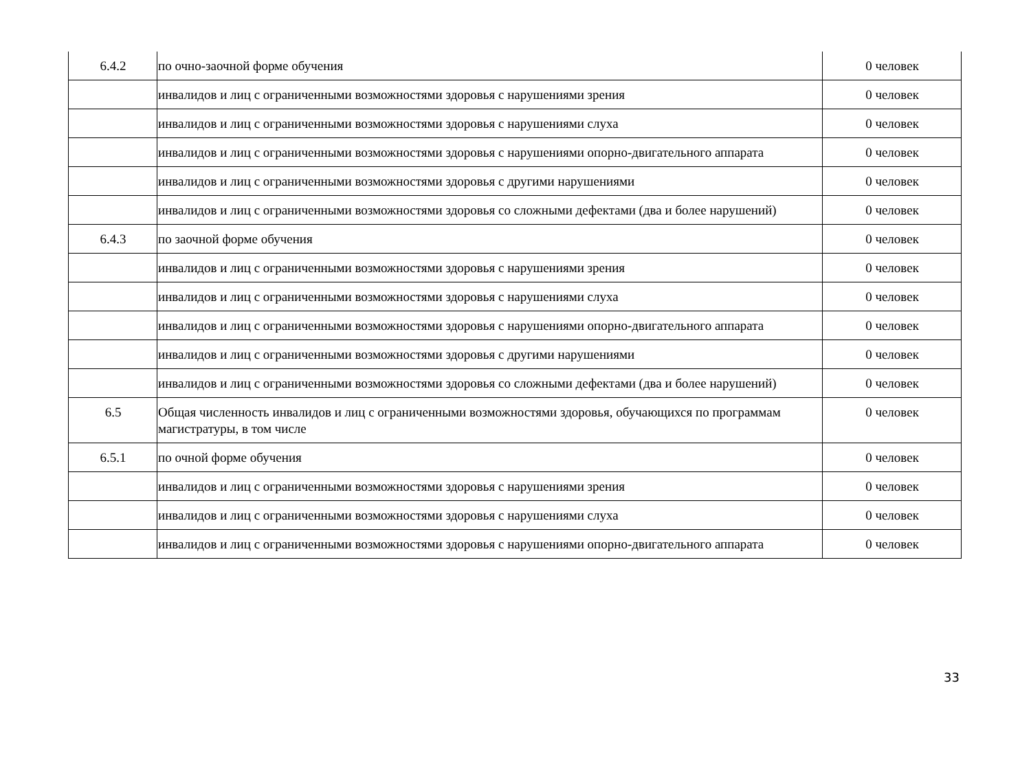| 6.4.2 | по очно-заочной форме обучения | 0 человек |
| | инвалидов и лиц с ограниченными возможностями здоровья с нарушениями зрения | 0 человек |
| | инвалидов и лиц с ограниченными возможностями здоровья с нарушениями слуха | 0 человек |
| | инвалидов и лиц с ограниченными возможностями здоровья с нарушениями опорно-двигательного аппарата | 0 человек |
| | инвалидов и лиц с ограниченными возможностями здоровья с другими нарушениями | 0 человек |
| | инвалидов и лиц с ограниченными возможностями здоровья со сложными дефектами (два и более нарушений) | 0 человек |
| 6.4.3 | по заочной форме обучения | 0 человек |
| | инвалидов и лиц с ограниченными возможностями здоровья с нарушениями зрения | 0 человек |
| | инвалидов и лиц с ограниченными возможностями здоровья с нарушениями слуха | 0 человек |
| | инвалидов и лиц с ограниченными возможностями здоровья с нарушениями опорно-двигательного аппарата | 0 человек |
| | инвалидов и лиц с ограниченными возможностями здоровья с другими нарушениями | 0 человек |
| | инвалидов и лиц с ограниченными возможностями здоровья со сложными дефектами (два и более нарушений) | 0 человек |
| 6.5 | Общая численность инвалидов и лиц с ограниченными возможностями здоровья, обучающихся по программам магистратуры, в том числе | 0 человек |
| 6.5.1 | по очной форме обучения | 0 человек |
| | инвалидов и лиц с ограниченными возможностями здоровья с нарушениями зрения | 0 человек |
| | инвалидов и лиц с ограниченными возможностями здоровья с нарушениями слуха | 0 человек |
| | инвалидов и лиц с ограниченными возможностями здоровья с нарушениями опорно-двигательного аппарата | 0 человек |
33